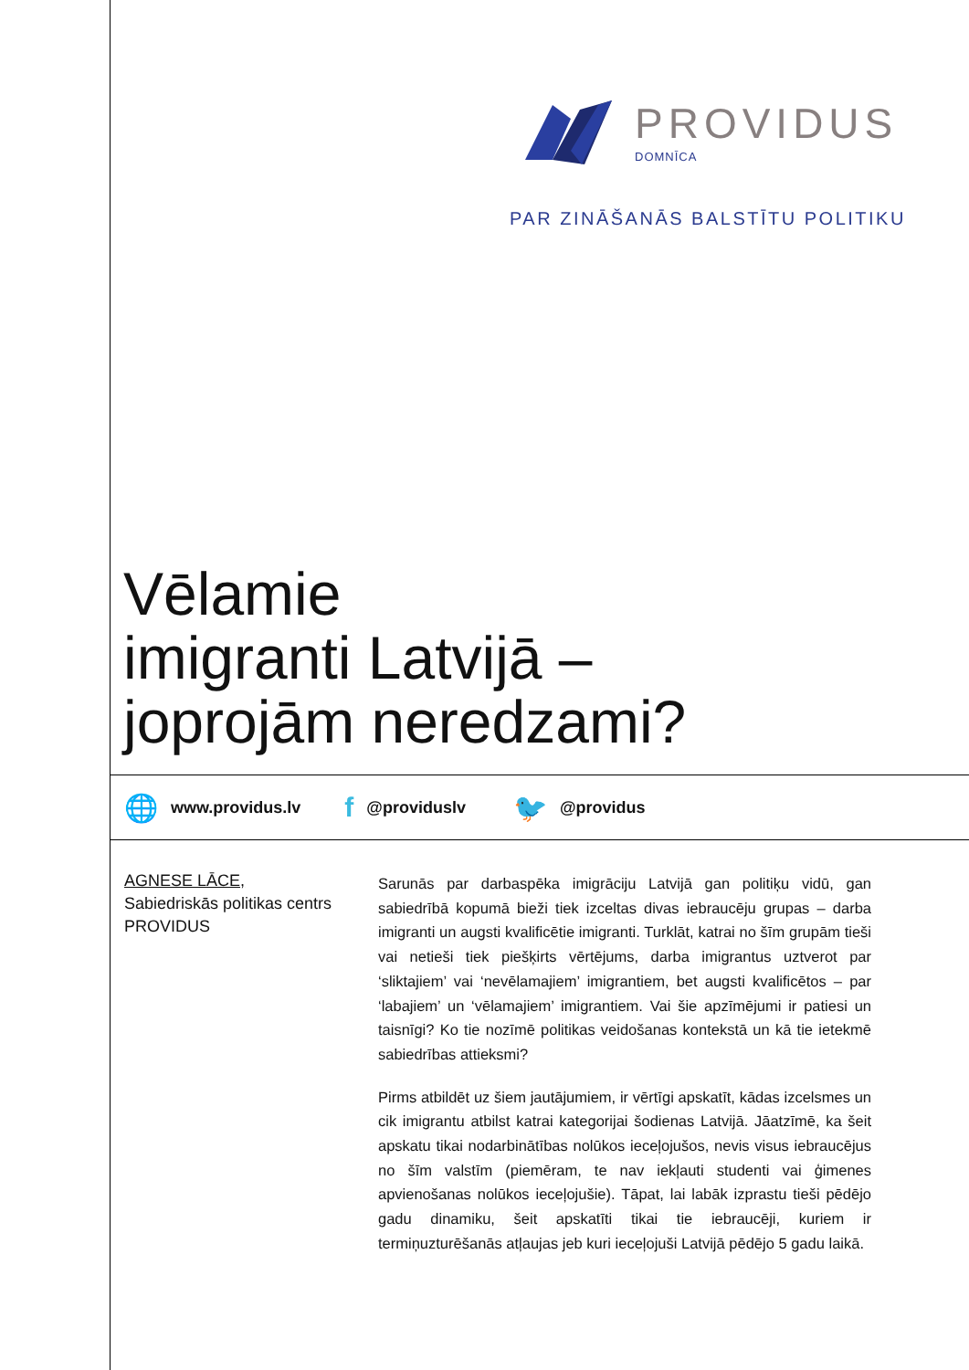PROVIDUS
DOMNĪCA
PAR ZINĀŠANĀS BALSTĪTU POLITIKU
Vēlamie
imigranti Latvijā –
joprojām neredzami?
🌐 www.providus.lv f @providuslv 🐦 @providus
AGNESE LĀCE,
Sabiedriskās politikas centrs PROVIDUS
Sarunās par darbaspēka imigrāciju Latvijā gan politiķu vidū, gan sabiedrībā kopumā bieži tiek izceltas divas iebraucēju grupas – darba imigranti un augsti kvalificētie imigranti. Turklāt, katrai no šīm grupām tieši vai netieši tiek piešķirts vērtējums, darba imigrantus uztverot par ‘sliktajiem’ vai ‘nevēlamajiem’ imigrantiem, bet augsti kvalificētos – par ‘labajiem’ un ‘vēlamajiem’ imigrantiem. Vai šie apzīmējumi ir patiesi un taisnīgi? Ko tie nozīmē politikas veidošanas kontekstā un kā tie ietekmē sabiedrības attieksmi?
Pirms atbildēt uz šiem jautājumiem, ir vērtīgi apskatīt, kādas izcelsmes un cik imigrantu atbilst katrai kategorijai šodienas Latvijā. Jāatzīmē, ka šeit apskatu tikai nodarbinātības nolūkos ieceļojušos, nevis visus iebraucējus no šīm valstīm (piemēram, te nav iekļauti studenti vai ģimenes apvienošanas nolūkos ieceļojušie). Tāpat, lai labāk izprastu tieši pēdējo gadu dinamiku, šeit apskatīti tikai tie iebraucēji, kuriem ir termiņuzturēšanās atļaujas jeb kuri ieceļojuši Latvijā pēdējo 5 gadu laikā.